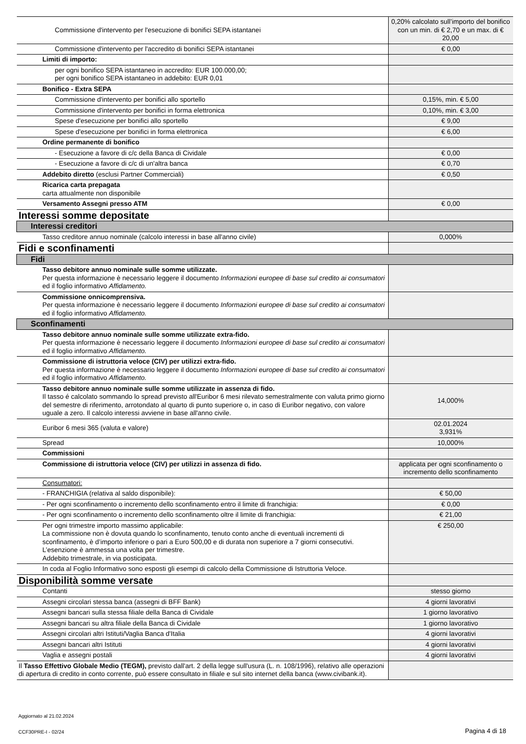| Commissione d'intervento per l'esecuzione di bonifici SEPA istantanei | 0,20% calcolato sull’importo del bonifico con un min. di € 2,70 e un max. di € 20,00 |
| Commissione d'intervento per l'accredito di bonifici SEPA istantanei | € 0,00 |
| Limiti di importo: | |
| per ogni bonifico SEPA istantaneo in accredito: EUR 100.000,00; per ogni bonifico SEPA istantaneo in addebito: EUR 0,01 | |
| Bonifico - Extra SEPA | |
| Commissione d'intervento per bonifici allo sportello | 0,15%, min. € 5,00 |
| Commissione d'intervento per bonifici in forma elettronica | 0,10%, min. € 3,00 |
| Spese d'esecuzione per bonifici allo sportello | € 9,00 |
| Spese d'esecuzione per bonifici in forma elettronica | € 6,00 |
| Ordine permanente di bonifico | |
| - Esecuzione a favore di c/c della Banca di Cividale | € 0,00 |
| - Esecuzione a favore di c/c di un'altra banca | € 0,70 |
| Addebito diretto (esclusi Partner Commerciali) | € 0,50 |
| Ricarica carta prepagata carta attualmente non disponibile | |
| Versamento Assegni presso ATM | € 0,00 |
| Interessi somme depositate | |
| Interessi creditori | |
| Tasso creditore annuo nominale (calcolo interessi in base all'anno civile) | 0,000% |
| Fidi e sconfinamenti | |
| Fidi | |
| Tasso debitore annuo nominale sulle somme utilizzate. Per questa informazione è necessario leggere il documento Informazioni europee di base sul credito ai consumatori ed il foglio informativo Affidamento. | |
| Commissione onnicomprensiva. Per questa informazione è necessario leggere il documento Informazioni europee di base sul credito ai consumatori ed il foglio informativo Affidamento. | |
| Sconfinamenti | |
| Tasso debitore annuo nominale sulle somme utilizzate extra-fido. Per questa informazione è necessario leggere il documento Informazioni europee di base sul credito ai consumatori ed il foglio informativo Affidamento. | |
| Commissione di istruttoria veloce (CIV) per utilizzi extra-fido. Per questa informazione è necessario leggere il documento Informazioni europee di base sul credito ai consumatori ed il foglio informativo Affidamento. | |
| Tasso debitore annuo nominale sulle somme utilizzate in assenza di fido. Il tasso é calcolato sommando lo spread previsto all'Euribor 6 mesi rilevato semestralmente con valuta primo giorno del semestre di riferimento, arrotondato al quarto di punto superiore o, in caso di Euribor negativo, con valore uguale a zero. Il calcolo interessi avviene in base all'anno civile. | 14,000% |
| Euribor 6 mesi 365 (valuta e valore) | 02.01.2024 3,931% |
| Spread | 10,000% |
| Commissioni | |
| Commissione di istruttoria veloce (CIV) per utilizzi in assenza di fido. | applicata per ogni sconfinamento o incremento dello sconfinamento |
| Consumatori: | |
| - FRANCHIGIA (relativa al saldo disponibile): | € 50,00 |
| - Per ogni sconfinamento o incremento dello sconfinamento entro il limite di franchigia: | € 0,00 |
| - Per ogni sconfinamento o incremento dello sconfinamento oltre il limite di franchigia: | € 21,00 |
| Per ogni trimestre importo massimo applicabile: La commissione non è dovuta quando lo sconfinamento, tenuto conto anche di eventuali incrementi di sconfinamento, è d’importo inferiore o pari a Euro 500,00 e di durata non superiore a 7 giorni consecutivi. L’esenzione è ammessa una volta per trimestre. Addebito trimestrale, in via posticipata. | € 250,00 |
| In coda al Foglio Informativo sono esposti gli esempi di calcolo della Commissione di Istruttoria Veloce. | |
| Disponibilità somme versate | |
| Contanti | stesso giorno |
| Assegni circolari stessa banca (assegni di BFF Bank) | 4 giorni lavorativi |
| Assegni bancari sulla stessa filiale della Banca di Cividale | 1 giorno lavorativo |
| Assegni bancari su altra filiale della Banca di Cividale | 1 giorno lavorativo |
| Assegni circolari altri Istituti/Vaglia Banca d'Italia | 4 giorni lavorativi |
| Assegni bancari altri Istituti | 4 giorni lavorativi |
| Vaglia e assegni postali | 4 giorni lavorativi |
| Il Tasso Effettivo Globale Medio (TEGM), previsto dall'art. 2 della legge sull'usura (L. n. 108/1996), relativo alle operazioni di apertura di credito in conto corrente, può essere consultato in filiale e sul sito internet della banca (www.civibank.it). | |
Aggiornato al 21.02.2024
CCF30PRE-I - 02/24 Pagina 4 di 18